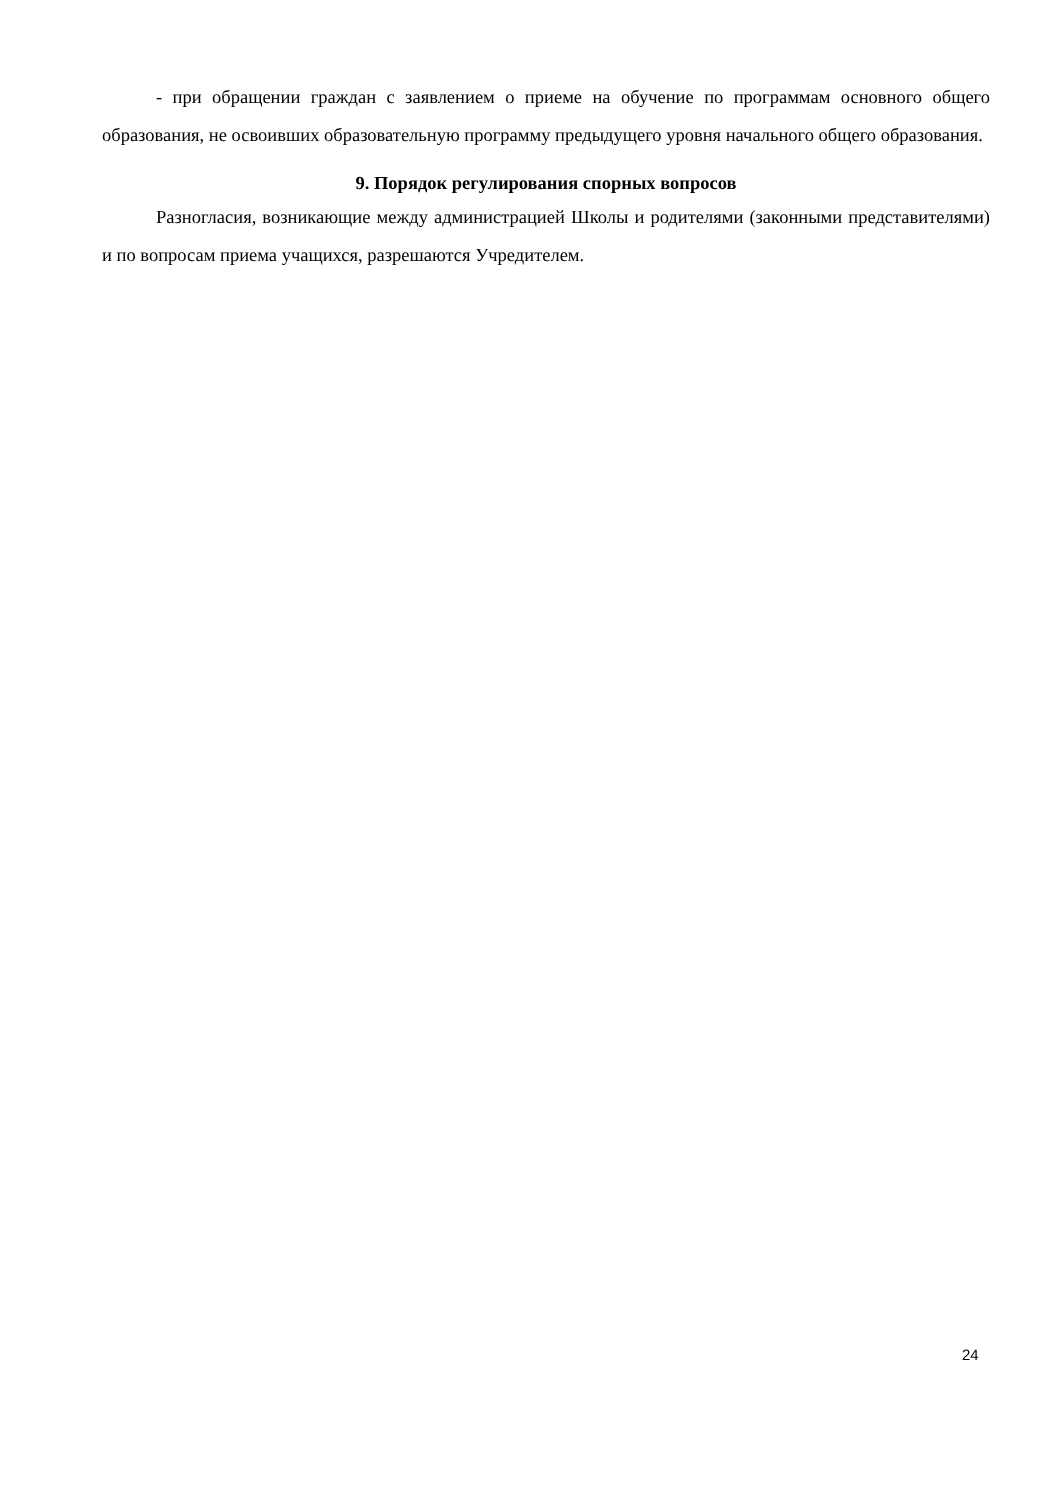- при обращении граждан с заявлением о приеме на обучение по программам основного общего образования, не освоивших образовательную программу предыдущего уровня начального общего образования.
9. Порядок регулирования спорных вопросов
Разногласия, возникающие между администрацией Школы и родителями (законными представителями) и по вопросам приема учащихся, разрешаются Учредителем.
24